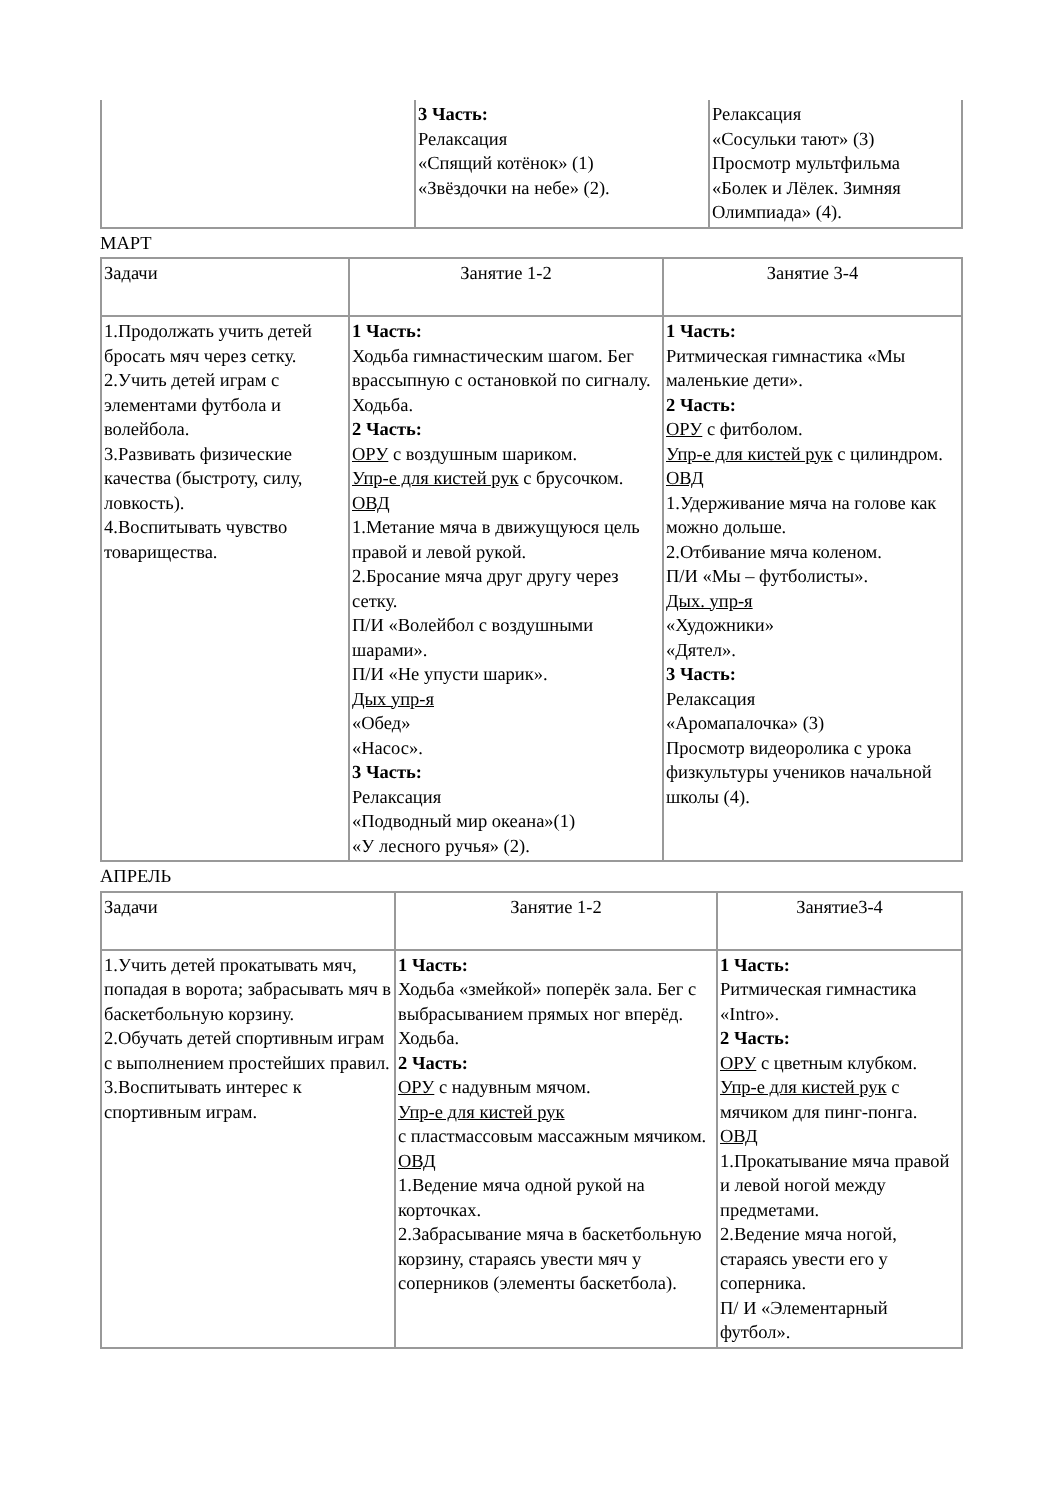| | 3 Часть: Релаксация «Спящий котёнок» (1) «Звёздочки на небе» (2). | Релаксация «Сосульки тают» (3) Просмотр мультфильма «Болек и Лёлек. Зимняя Олимпиада» (4). |
МАРТ
| Задачи | Занятие 1-2 | Занятие 3-4 |
| 1.Продолжать учить детей бросать мяч через сетку. 2.Учить детей играм с элементами футбола и волейбола. 3.Развивать физические качества (быстроту, силу, ловкость). 4.Воспитывать чувство товарищества. | 1 Часть: Ходьба гимнастическим шагом. Бег врассыпную с остановкой по сигналу. Ходьба. 2 Часть: ОРУ с воздушным шариком. Упр-е для кистей рук с брусочком. ОВД 1.Метание мяча в движущуюся цель правой и левой рукой. 2.Бросание мяча друг другу через сетку. П/И «Волейбол с воздушными шарами». П/И «Не упусти шарик». Дых упр-я «Обед» «Насос». 3 Часть: Релаксация «Подводный мир океана»(1) «У лесного ручья» (2). | 1 Часть: Ритмическая гимнастика «Мы маленькие дети». 2 Часть: ОРУ с фитболом. Упр-е для кистей рук с цилиндром. ОВД 1.Удерживание мяча на голове как можно дольше. 2.Отбивание мяча коленом. П/И «Мы – футболисты». Дых. упр-я «Художники» «Дятел». 3 Часть: Релаксация «Аромапалочка» (3) Просмотр видеоролика с урока физкультуры учеников начальной школы (4). |
АПРЕЛЬ
| Задачи | Занятие 1-2 | Занятие3-4 |
| 1.Учить детей прокатывать мяч, попадая в ворота; забрасывать мяч в баскетбольную корзину. 2.Обучать детей спортивным играм с выполнением простейших правил. 3.Воспитывать интерес к спортивным играм. | 1 Часть: Ходьба «змейкой» поперёк зала. Бег с выбрасыванием прямых ног вперёд. Ходьба. 2 Часть: ОРУ с надувным мячом. Упр-е для кистей рук с пластмассовым массажным мячиком. ОВД 1.Ведение мяча одной рукой на корточках. 2.Забрасывание мяча в баскетбольную корзину, стараясь увести мяч у соперников (элементы баскетбола). | 1 Часть: Ритмическая гимнастика «Intro». 2 Часть: ОРУ с цветным клубком. Упр-е для кистей рук с мячиком для пинг-понга. ОВД 1.Прокатывание мяча правой и левой ногой между предметами. 2.Ведение мяча ногой, стараясь увести его у соперника. П/ И «Элементарный футбол». |